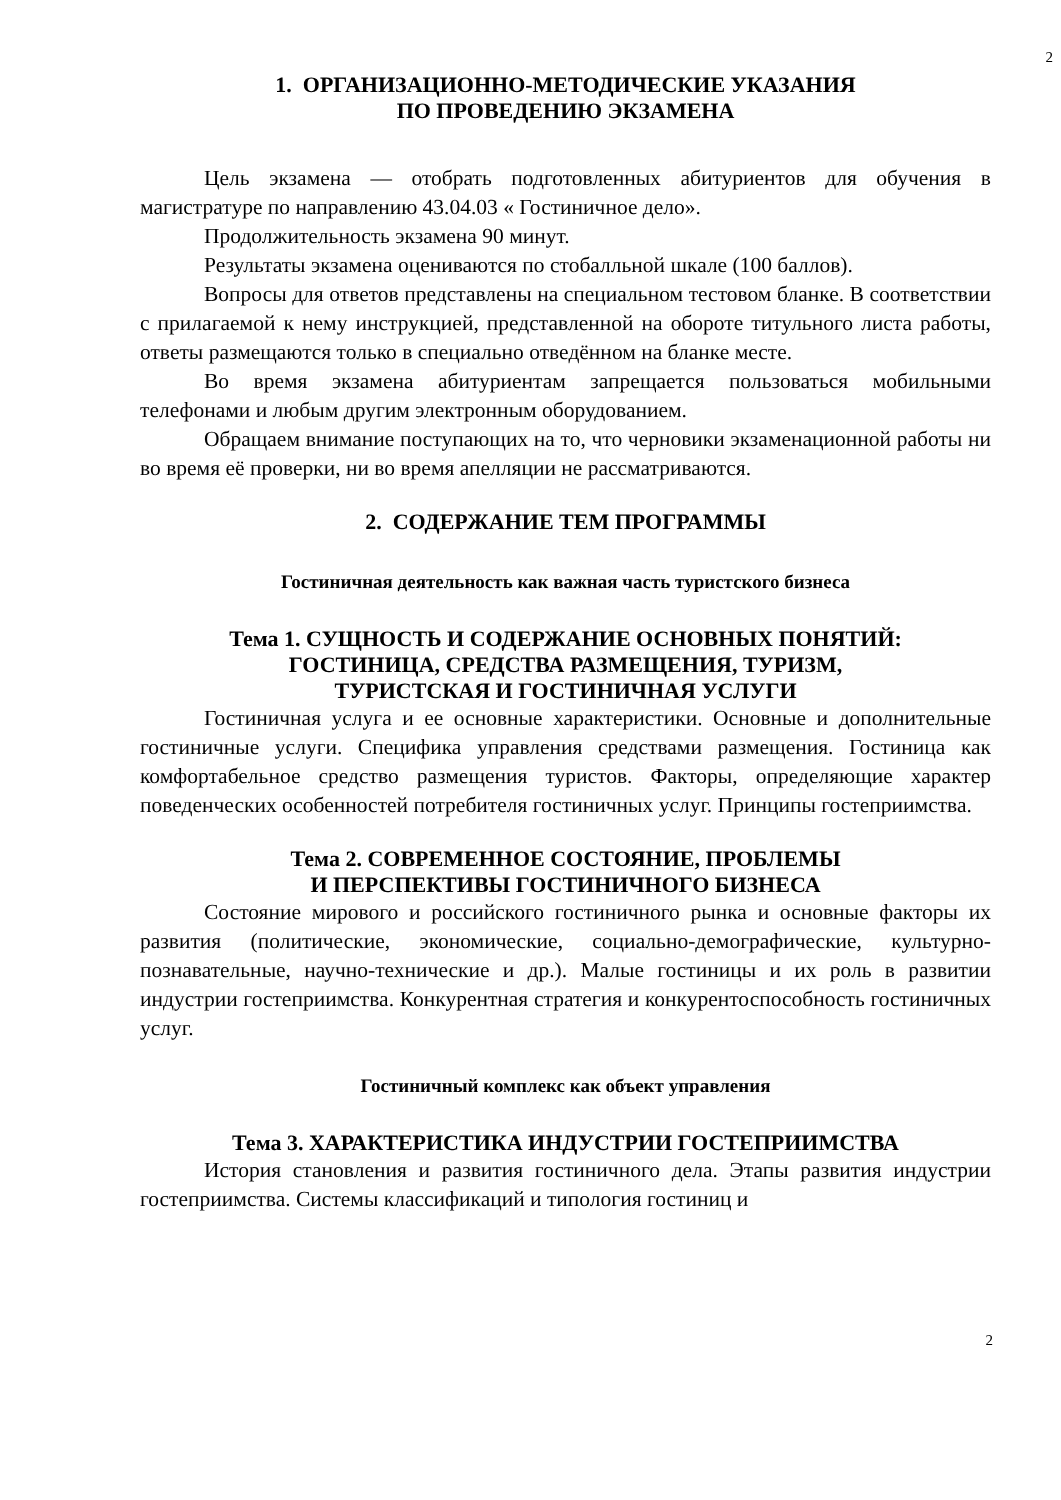2
1. ОРГАНИЗАЦИОННО-МЕТОДИЧЕСКИЕ УКАЗАНИЯ
ПО ПРОВЕДЕНИЮ ЭКЗАМЕНА
Цель экзамена — отобрать подготовленных абитуриентов для обучения в магистратуре по направлению 43.04.03 « Гостиничное дело».
Продолжительность экзамена 90 минут.
Результаты экзамена оцениваются по стобалльной шкале (100 баллов).
Вопросы для ответов представлены на специальном тестовом бланке. В соответствии с прилагаемой к нему инструкцией, представленной на обороте титульного листа работы, ответы размещаются только в специально отведённом на бланке месте.
Во время экзамена абитуриентам запрещается пользоваться мобильными телефонами и любым другим электронным оборудованием.
Обращаем внимание поступающих на то, что черновики экзаменационной работы ни во время её проверки, ни во время апелляции не рассматриваются.
2. СОДЕРЖАНИЕ ТЕМ ПРОГРАММЫ
Гостиничная деятельность как важная часть туристского бизнеса
Тема 1. СУЩНОСТЬ И СОДЕРЖАНИЕ ОСНОВНЫХ ПОНЯТИЙ:
ГОСТИНИЦА, СРЕДСТВА РАЗМЕЩЕНИЯ, ТУРИЗМ,
ТУРИСТСКАЯ И ГОСТИНИЧНАЯ УСЛУГИ
Гостиничная услуга и ее основные характеристики. Основные и дополнительные гостиничные услуги. Специфика управления средствами размещения. Гостиница как комфортабельное средство размещения туристов. Факторы, определяющие характер поведенческих особенностей потребителя гостиничных услуг. Принципы гостеприимства.
Тема 2. СОВРЕМЕННОЕ СОСТОЯНИЕ, ПРОБЛЕМЫ
И ПЕРСПЕКТИВЫ ГОСТИНИЧНОГО БИЗНЕСА
Состояние мирового и российского гостиничного рынка и основные факторы их развития (политические, экономические, социально-демографические, культурно-познавательные, научно-технические и др.). Малые гостиницы и их роль в развитии индустрии гостеприимства. Конкурентная стратегия и конкурентоспособность гостиничных услуг.
Гостиничный комплекс как объект управления
Тема 3. ХАРАКТЕРИСТИКА ИНДУСТРИИ ГОСТЕПРИИМСТВА
История становления и развития гостиничного дела. Этапы развития индустрии гостеприимства. Системы классификаций и типология гостиниц и
2